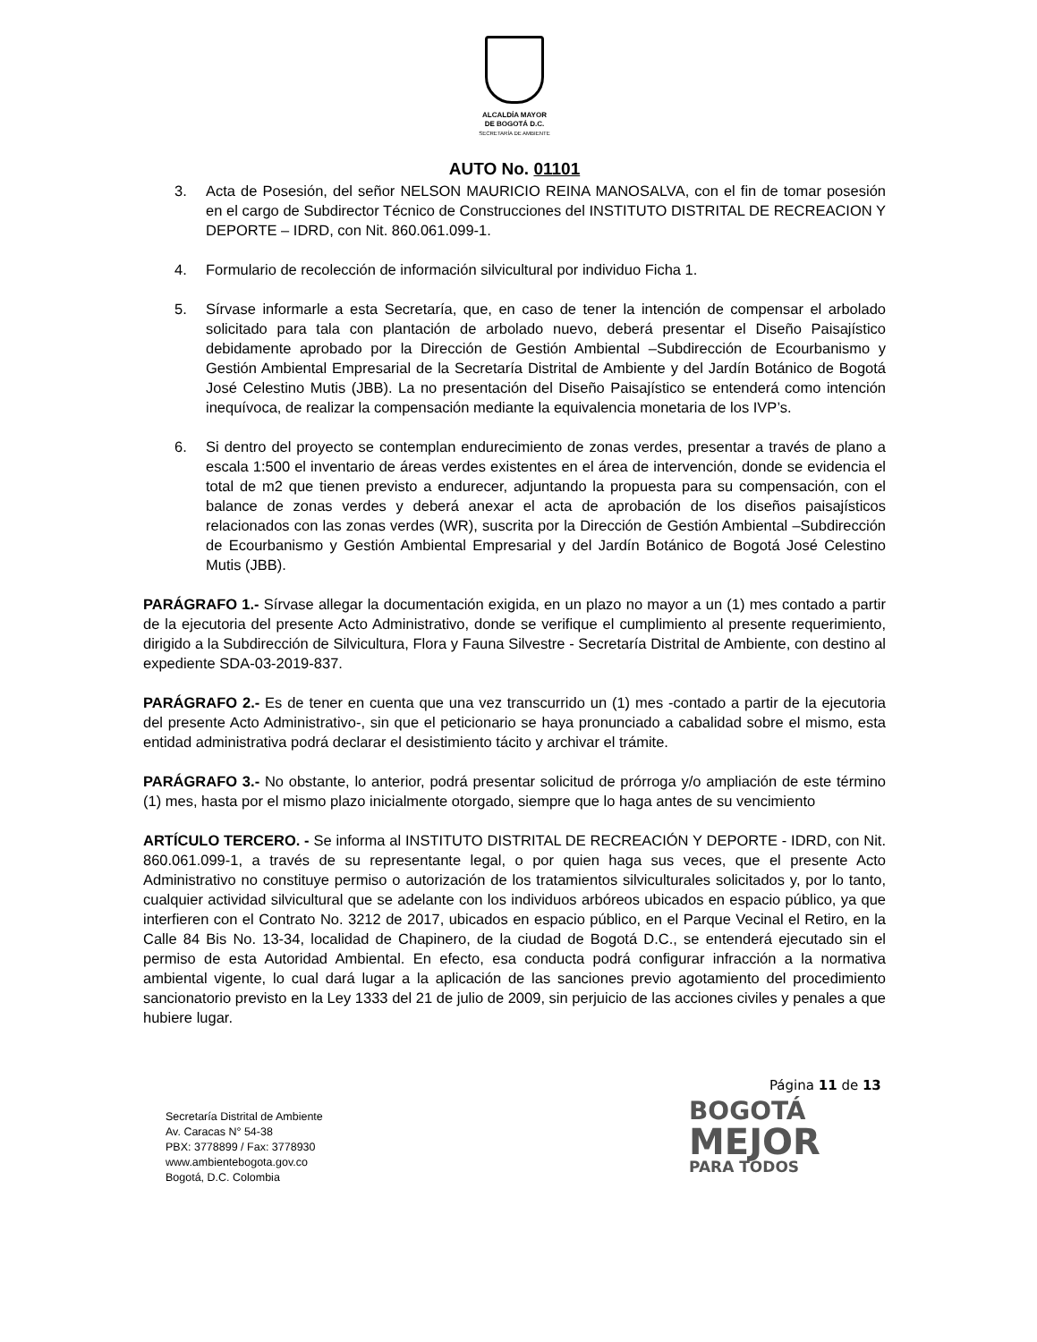ALCALDÍA MAYOR
DE BOGOTÁ D.C.
SECRETARÍA DE AMBIENTE
AUTO No. 01101
3. Acta de Posesión, del señor NELSON MAURICIO REINA MANOSALVA, con el fin de tomar posesión en el cargo de Subdirector Técnico de Construcciones del INSTITUTO DISTRITAL DE RECREACION Y DEPORTE – IDRD, con Nit. 860.061.099-1.
4. Formulario de recolección de información silvicultural por individuo Ficha 1.
5. Sírvase informarle a esta Secretaría, que, en caso de tener la intención de compensar el arbolado solicitado para tala con plantación de arbolado nuevo, deberá presentar el Diseño Paisajístico debidamente aprobado por la Dirección de Gestión Ambiental –Subdirección de Ecourbanismo y Gestión Ambiental Empresarial de la Secretaría Distrital de Ambiente y del Jardín Botánico de Bogotá José Celestino Mutis (JBB). La no presentación del Diseño Paisajístico se entenderá como intención inequívoca, de realizar la compensación mediante la equivalencia monetaria de los IVP’s.
6. Si dentro del proyecto se contemplan endurecimiento de zonas verdes, presentar a través de plano a escala 1:500 el inventario de áreas verdes existentes en el área de intervención, donde se evidencia el total de m2 que tienen previsto a endurecer, adjuntando la propuesta para su compensación, con el balance de zonas verdes y deberá anexar el acta de aprobación de los diseños paisajísticos relacionados con las zonas verdes (WR), suscrita por la Dirección de Gestión Ambiental –Subdirección de Ecourbanismo y Gestión Ambiental Empresarial y del Jardín Botánico de Bogotá José Celestino Mutis (JBB).
PARÁGRAFO 1.- Sírvase allegar la documentación exigida, en un plazo no mayor a un (1) mes contado a partir de la ejecutoria del presente Acto Administrativo, donde se verifique el cumplimiento al presente requerimiento, dirigido a la Subdirección de Silvicultura, Flora y Fauna Silvestre - Secretaría Distrital de Ambiente, con destino al expediente SDA-03-2019-837.
PARÁGRAFO 2.- Es de tener en cuenta que una vez transcurrido un (1) mes -contado a partir de la ejecutoria del presente Acto Administrativo-, sin que el peticionario se haya pronunciado a cabalidad sobre el mismo, esta entidad administrativa podrá declarar el desistimiento tácito y archivar el trámite.
PARÁGRAFO 3.- No obstante, lo anterior, podrá presentar solicitud de prórroga y/o ampliación de este término (1) mes, hasta por el mismo plazo inicialmente otorgado, siempre que lo haga antes de su vencimiento
ARTÍCULO TERCERO. - Se informa al INSTITUTO DISTRITAL DE RECREACIÓN Y DEPORTE - IDRD, con Nit. 860.061.099-1, a través de su representante legal, o por quien haga sus veces, que el presente Acto Administrativo no constituye permiso o autorización de los tratamientos silviculturales solicitados y, por lo tanto, cualquier actividad silvicultural que se adelante con los individuos arbóreos ubicados en espacio público, ya que interfieren con el Contrato No. 3212 de 2017, ubicados en espacio público, en el Parque Vecinal el Retiro, en la Calle 84 Bis No. 13-34, localidad de Chapinero, de la ciudad de Bogotá D.C., se entenderá ejecutado sin el permiso de esta Autoridad Ambiental. En efecto, esa conducta podrá configurar infracción a la normativa ambiental vigente, lo cual dará lugar a la aplicación de las sanciones previo agotamiento del procedimiento sancionatorio previsto en la Ley 1333 del 21 de julio de 2009, sin perjuicio de las acciones civiles y penales a que hubiere lugar.
Página 11 de 13
Secretaría Distrital de Ambiente
Av. Caracas N° 54-38
PBX: 3778899 / Fax: 3778930
www.ambientebogota.gov.co
Bogotá, D.C. Colombia
BOGOTÁ
MEJOR
PARA TODOS